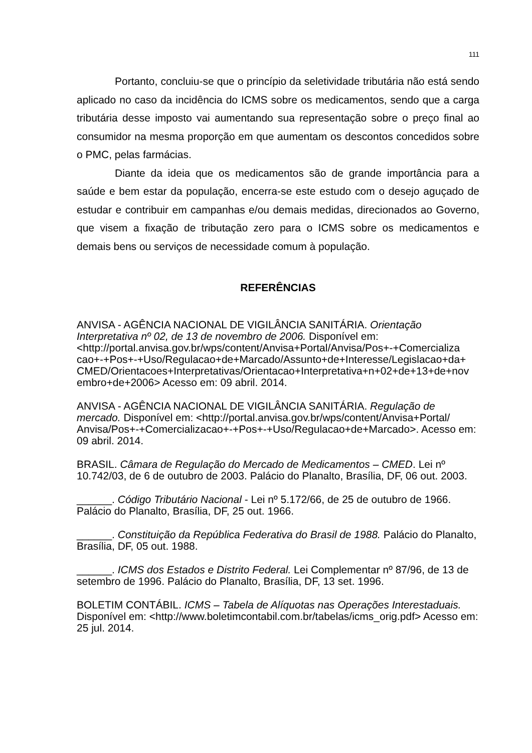111
Portanto, concluiu-se que o princípio da seletividade tributária não está sendo aplicado no caso da incidência do ICMS sobre os medicamentos, sendo que a carga tributária desse imposto vai aumentando sua representação sobre o preço final ao consumidor na mesma proporção em que aumentam os descontos concedidos sobre o PMC, pelas farmácias.
Diante da ideia que os medicamentos são de grande importância para a saúde e bem estar da população, encerra-se este estudo com o desejo aguçado de estudar e contribuir em campanhas e/ou demais medidas, direcionados ao Governo, que visem a fixação de tributação zero para o ICMS sobre os medicamentos e demais bens ou serviços de necessidade comum à população.
REFERÊNCIAS
ANVISA - AGÊNCIA NACIONAL DE VIGILÂNCIA SANITÁRIA. Orientação Interpretativa nº 02, de 13 de novembro de 2006. Disponível em: <http://portal.anvisa.gov.br/wps/content/Anvisa+Portal/Anvisa/Pos+-+Comercializa cao+-+Pos+-+Uso/Regulacao+de+Marcado/Assunto+de+Interesse/Legislacao+da+ CMED/Orientacoes+Interpretativas/Orientacao+Interpretativa+n+02+de+13+de+nov embro+de+2006> Acesso em: 09 abril. 2014.
ANVISA - AGÊNCIA NACIONAL DE VIGILÂNCIA SANITÁRIA. Regulação de mercado. Disponível em: <http://portal.anvisa.gov.br/wps/content/Anvisa+Portal/ Anvisa/Pos+-+Comercializacao+-+Pos+-+Uso/Regulacao+de+Marcado>. Acesso em: 09 abril. 2014.
BRASIL. Câmara de Regulação do Mercado de Medicamentos – CMED. Lei nº 10.742/03, de 6 de outubro de 2003. Palácio do Planalto, Brasília, DF, 06 out. 2003.
______. Código Tributário Nacional - Lei nº 5.172/66, de 25 de outubro de 1966. Palácio do Planalto, Brasília, DF, 25 out. 1966.
______. Constituição da República Federativa do Brasil de 1988. Palácio do Planalto, Brasília, DF, 05 out. 1988.
______. ICMS dos Estados e Distrito Federal. Lei Complementar nº 87/96, de 13 de setembro de 1996. Palácio do Planalto, Brasília, DF, 13 set. 1996.
BOLETIM CONTÁBIL. ICMS – Tabela de Alíquotas nas Operações Interestaduais. Disponível em: <http://www.boletimcontabil.com.br/tabelas/icms_orig.pdf> Acesso em: 25 jul. 2014.